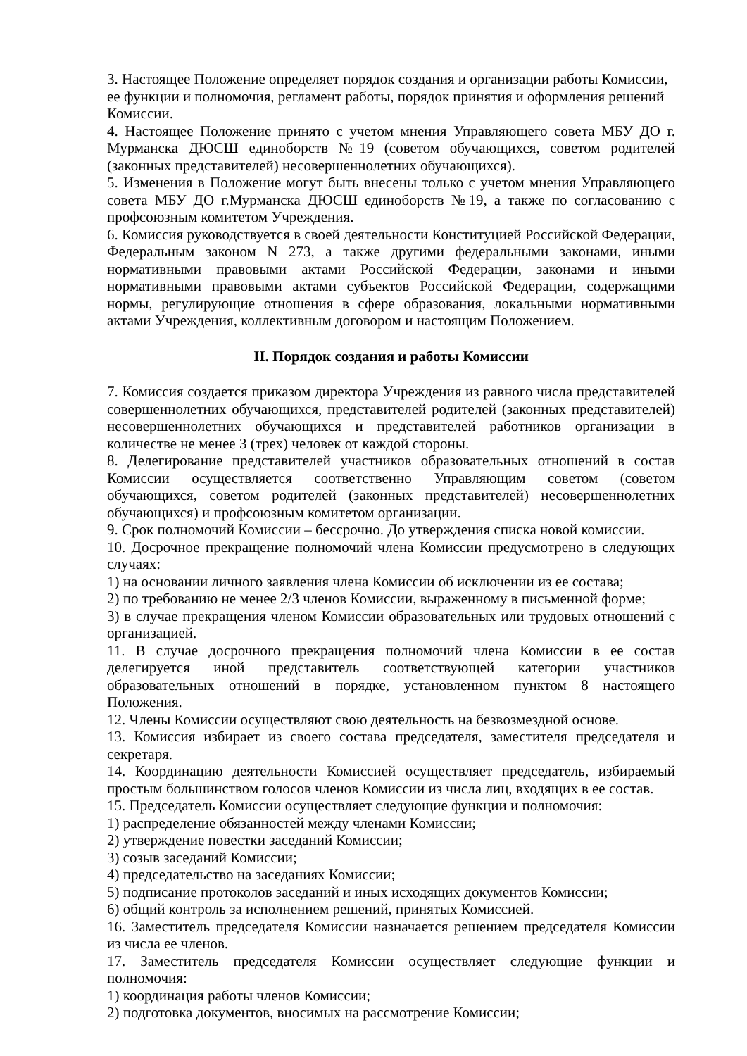3. Настоящее Положение определяет порядок создания и организации работы Комиссии, ее функции и полномочия, регламент работы, порядок принятия и оформления решений Комиссии.
4. Настоящее Положение принято с учетом мнения Управляющего совета МБУ ДО г. Мурманска ДЮСШ единоборств №19 (советом обучающихся, советом родителей (законных представителей) несовершеннолетних обучающихся).
5. Изменения в Положение могут быть внесены только с учетом мнения Управляющего совета МБУ ДО г.Мурманска ДЮСШ единоборств №19, а также по согласованию с профсоюзным комитетом Учреждения.
6. Комиссия руководствуется в своей деятельности Конституцией Российской Федерации, Федеральным законом N 273, а также другими федеральными законами, иными нормативными правовыми актами Российской Федерации, законами и иными нормативными правовыми актами субъектов Российской Федерации, содержащими нормы, регулирующие отношения в сфере образования, локальными нормативными актами Учреждения, коллективным договором и настоящим Положением.
II. Порядок создания и работы Комиссии
7. Комиссия создается приказом директора Учреждения из равного числа представителей совершеннолетних обучающихся, представителей родителей (законных представителей) несовершеннолетних обучающихся и представителей работников организации в количестве не менее 3 (трех) человек от каждой стороны.
8. Делегирование представителей участников образовательных отношений в состав Комиссии осуществляется соответственно Управляющим советом (советом обучающихся, советом родителей (законных представителей) несовершеннолетних обучающихся) и профсоюзным комитетом организации.
9. Срок полномочий Комиссии – бессрочно. До утверждения списка новой комиссии.
10. Досрочное прекращение полномочий члена Комиссии предусмотрено в следующих случаях:
1) на основании личного заявления члена Комиссии об исключении из ее состава;
2) по требованию не менее 2/3 членов Комиссии, выраженному в письменной форме;
3) в случае прекращения членом Комиссии образовательных или трудовых отношений с организацией.
11. В случае досрочного прекращения полномочий члена Комиссии в ее состав делегируется иной представитель соответствующей категории участников образовательных отношений в порядке, установленном пунктом 8 настоящего Положения.
12. Члены Комиссии осуществляют свою деятельность на безвозмездной основе.
13. Комиссия избирает из своего состава председателя, заместителя председателя и секретаря.
14. Координацию деятельности Комиссией осуществляет председатель, избираемый простым большинством голосов членов Комиссии из числа лиц, входящих в ее состав.
15. Председатель Комиссии осуществляет следующие функции и полномочия:
1) распределение обязанностей между членами Комиссии;
2) утверждение повестки заседаний Комиссии;
3) созыв заседаний Комиссии;
4) председательство на заседаниях Комиссии;
5) подписание протоколов заседаний и иных исходящих документов Комиссии;
6) общий контроль за исполнением решений, принятых Комиссией.
16. Заместитель председателя Комиссии назначается решением председателя Комиссии из числа ее членов.
17. Заместитель председателя Комиссии осуществляет следующие функции и полномочия:
1) координация работы членов Комиссии;
2) подготовка документов, вносимых на рассмотрение Комиссии;